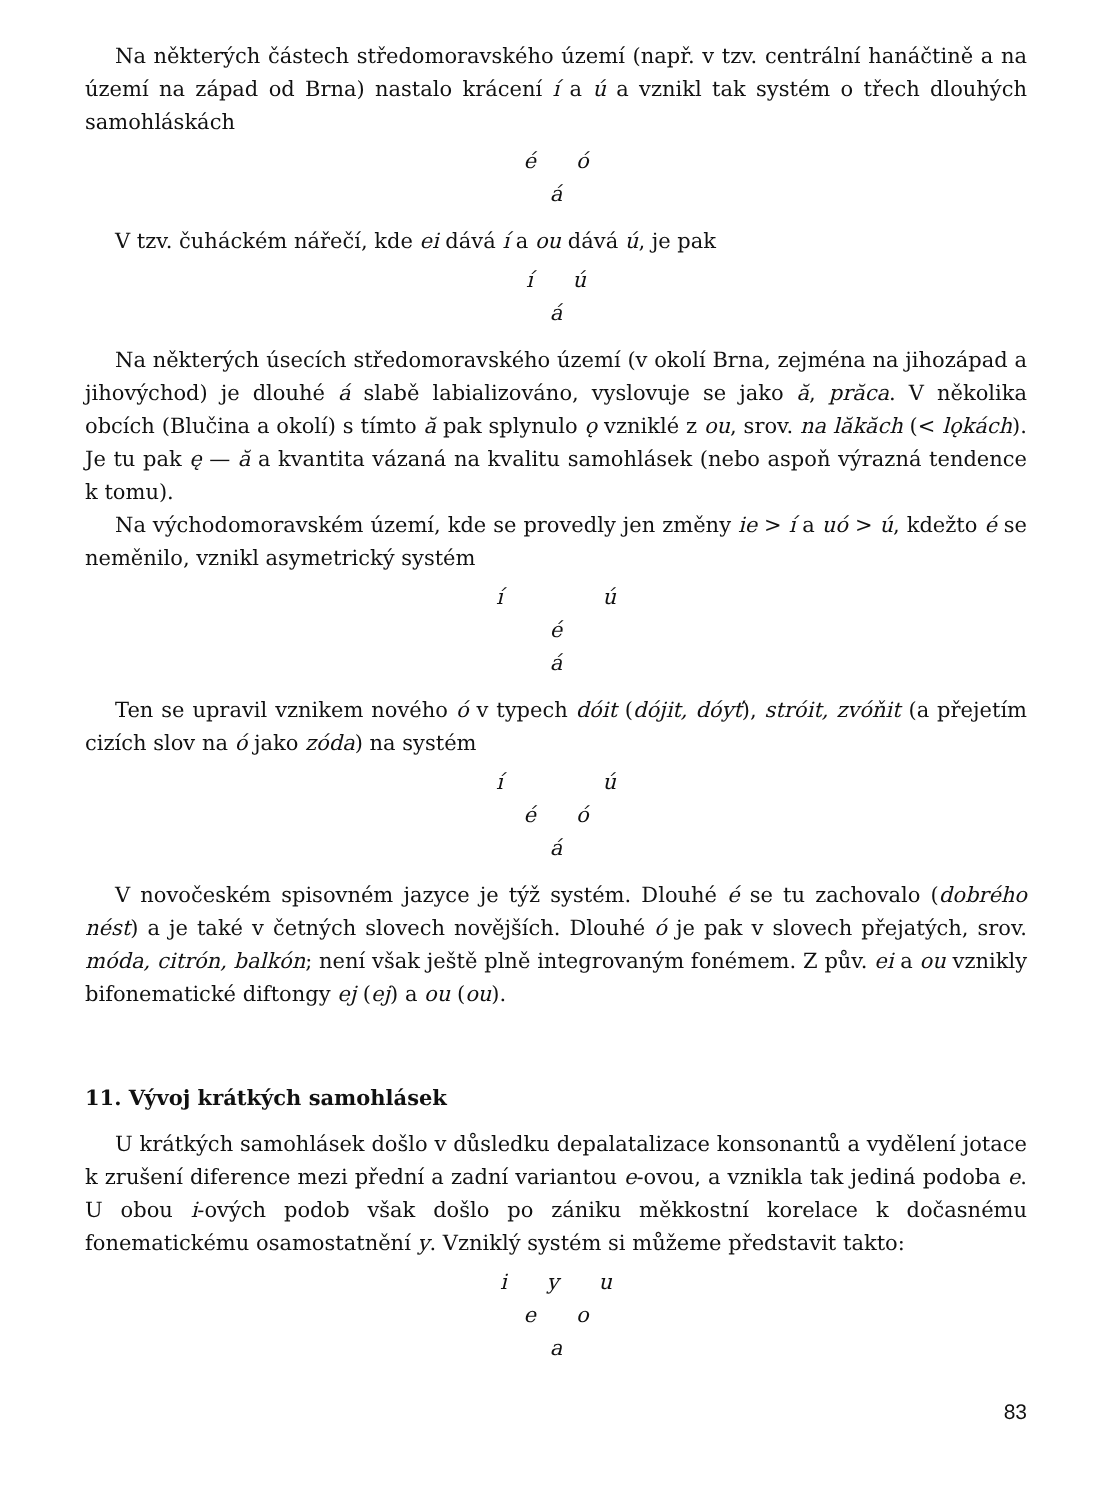Na některých částech středomoravského území (např. v tzv. centrální hanáčtině a na území na západ od Brna) nastalo krácení í a ú a vznikl tak systém o třech dlouhých samohláskách
é ó
á
V tzv. čuháckém nářečí, kde ei dává í a ou dává ú, je pak
í ú
á
Na některých úsecích středomoravského území (v okolí Brna, zejména na jihozápad a jihovýchod) je dlouhé á slabě labializováno, vyslovuje se jako ă, prăca. V několika obcích (Blučina a okolí) s tímto ă pak splynulo ǫ vzniklé z ou, srov. na lăkăch (< lǫkách). Je tu pak ę — ă a kvantita vázaná na kvalitu samohlásek (nebo aspoň výrazná tendence k tomu).
Na východomoravském území, kde se provedly jen změny ie > í a uó > ú, kdežto é se neměnilo, vznikl asymetrický systém
í ú
é
á
Ten se upravil vznikem nového ó v typech dóit (dójit, dóyť), stróit, zvóňit (a přejetím cizích slov na ó jako zóda) na systém
í ú
é ó
á
V novočeském spisovném jazyce je týž systém. Dlouhé é se tu zachovalo (dobrého nést) a je také v četných slovech novějších. Dlouhé ó je pak v slovech přejatých, srov. móda, citrón, balkón; není však ještě plně integrovaným fonémem. Z pův. ei a ou vznikly bifonematické diftongy ej (ej) a ou (ou).
11. Vývoj krátkých samohlásek
U krátkých samohlásek došlo v důsledku depalatalizace konsonantů a vydělení jotace k zrušení diference mezi přední a zadní variantou e-ovou, a vznikla tak jediná podoba e. U obou i-ových podob však došlo po zániku měkkostní korelace k dočasnému fonematickému osamostatnění y. Vzniklý systém si můžeme představit takto:
i y u
e o
a
83